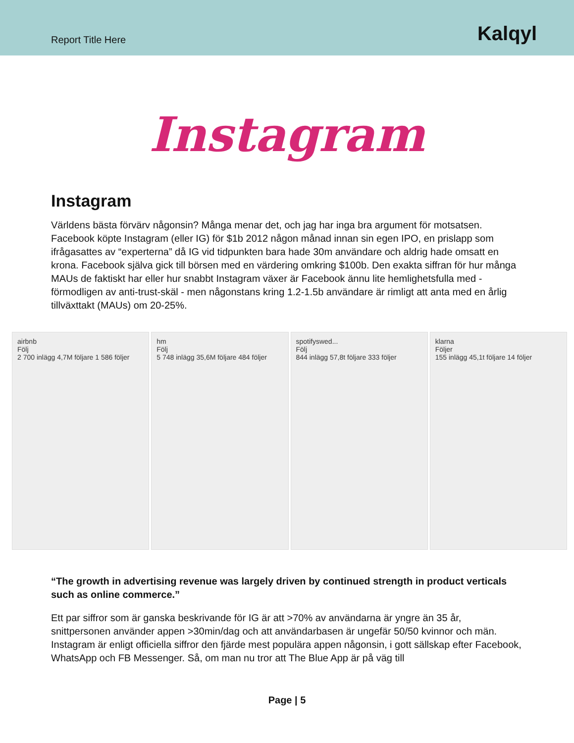Report Title Here
Kalqyl
Instagram
Instagram
Världens bästa förvärv någonsin? Många menar det, och jag har inga bra argument för motsatsen. Facebook köpte Instagram (eller IG) för $1b 2012 någon månad innan sin egen IPO, en prislapp som ifrågasattes av “experterna” då IG vid tidpunkten bara hade 30m användare och aldrig hade omsatt en krona. Facebook själva gick till börsen med en värdering omkring $100b. Den exakta siffran för hur många MAUs de faktiskt har eller hur snabbt Instagram växer är Facebook ännu lite hemlighetsfulla med - förmodligen av anti-trust-skäl - men någonstans kring 1.2-1.5b användare är rimligt att anta med en årlig tillväxttakt (MAUs) om 20-25%.
airbnb
Följ
2 700 inlägg 4,7M följare 1 586 följer
hm
Följ
5 748 inlägg 35,6M följare 484 följer
spotifyswed...
Följ
844 inlägg 57,8t följare 333 följer
klarna
Följer
155 inlägg 45,1t följare 14 följer
“The growth in advertising revenue was largely driven by continued strength in product verticals such as online commerce.”
Ett par siffror som är ganska beskrivande för IG är att >70% av användarna är yngre än 35 år, snittpersonen använder appen >30min/dag och att användarbasen är ungefär 50/50 kvinnor och män. Instagram är enligt officiella siffror den fjärde mest populära appen någonsin, i gott sällskap efter Facebook, WhatsApp och FB Messenger. Så, om man nu tror att The Blue App är på väg till
Page | 5